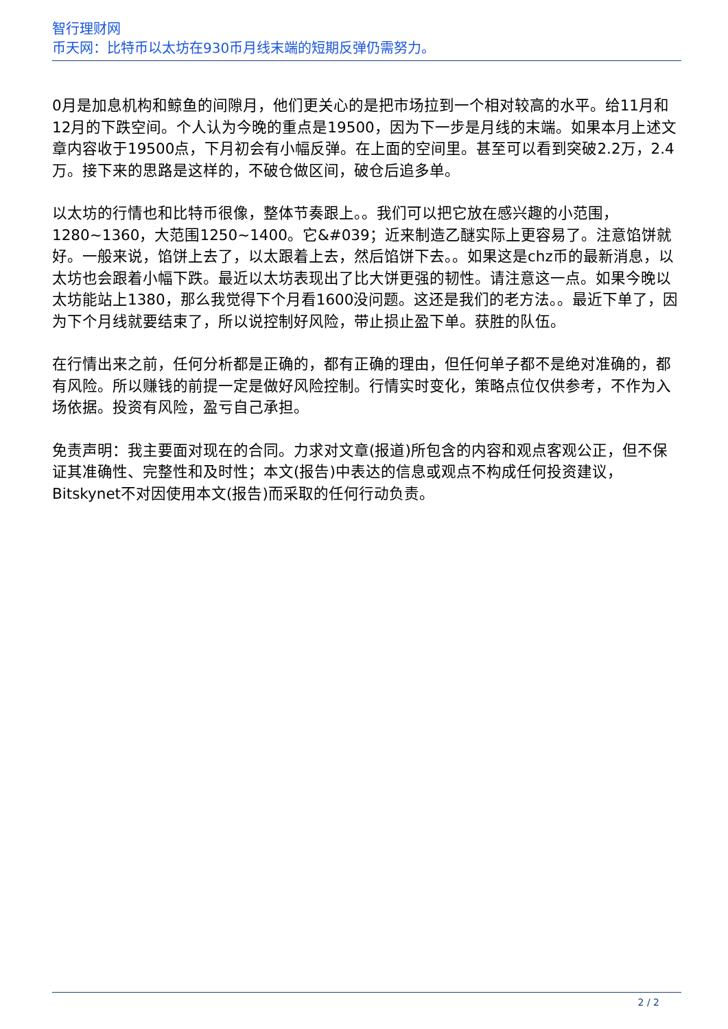智行理财网
币天网：比特币以太坊在930币月线末端的短期反弹仍需努力。
0月是加息机构和鲸鱼的间隙月，他们更关心的是把市场拉到一个相对较高的水平。给11月和12月的下跌空间。个人认为今晚的重点是19500，因为下一步是月线的末端。如果本月上述文章内容收于19500点，下月初会有小幅反弹。在上面的空间里。甚至可以看到突破2.2万，2.4万。接下来的思路是这样的，不破仓做区间，破仓后追多单。
以太坊的行情也和比特币很像，整体节奏跟上。。我们可以把它放在感兴趣的小范围，1280~1360，大范围1250~1400。它&#039；近来制造乙醚实际上更容易了。注意馅饼就好。一般来说，馅饼上去了，以太跟着上去，然后馅饼下去。。如果这是chz币的最新消息，以太坊也会跟着小幅下跌。最近以太坊表现出了比大饼更强的韧性。请注意这一点。如果今晚以太坊能站上1380，那么我觉得下个月看1600没问题。这还是我们的老方法。。最近下单了，因为下个月线就要结束了，所以说控制好风险，带止损止盈下单。获胜的队伍。
在行情出来之前，任何分析都是正确的，都有正确的理由，但任何单子都不是绝对准确的，都有风险。所以赚钱的前提一定是做好风险控制。行情实时变化，策略点位仅供参考，不作为入场依据。投资有风险，盈亏自己承担。
免责声明：我主要面对现在的合同。力求对文章(报道)所包含的内容和观点客观公正，但不保证其准确性、完整性和及时性；本文(报告)中表达的信息或观点不构成任何投资建议，Bitskynet不对因使用本文(报告)而采取的任何行动负责。
2 / 2